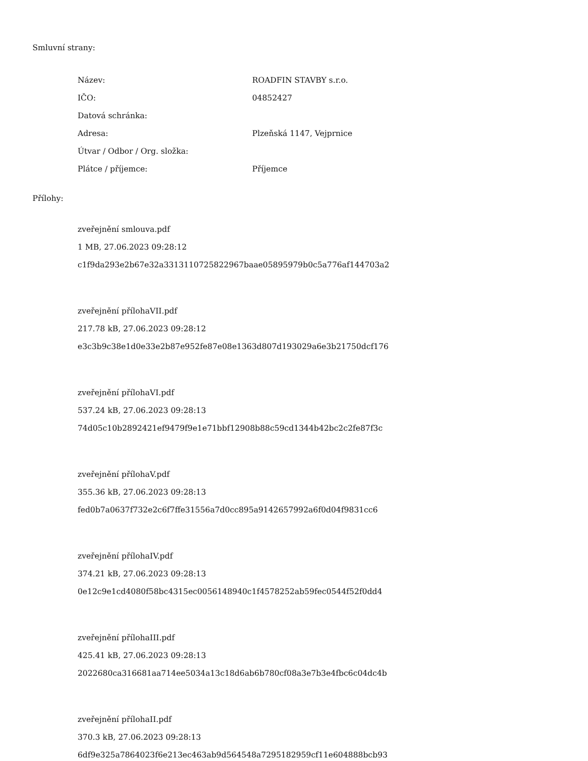Smluvní strany:
| Název: | ROADFIN STAVBY s.r.o. |
| IČO: | 04852427 |
| Datová schránka: | |
| Adresa: | Plzeňská 1147, Vejprnice |
| Útvar / Odbor / Org. složka: | |
| Plátce / příjemce: | Příjemce |
Přílohy:
zveřejnění smlouva.pdf
1 MB, 27.06.2023 09:28:12
c1f9da293e2b67e32a3313110725822967baae05895979b0c5a776af144703a2
zveřejnění přílohaVII.pdf
217.78 kB, 27.06.2023 09:28:12
e3c3b9c38e1d0e33e2b87e952fe87e08e1363d807d193029a6e3b21750dcf176
zveřejnění přílohaVI.pdf
537.24 kB, 27.06.2023 09:28:13
74d05c10b2892421ef9479f9e1e71bbf12908b88c59cd1344b42bc2c2fe87f3c
zveřejnění přílohaV.pdf
355.36 kB, 27.06.2023 09:28:13
fed0b7a0637f732e2c6f7ffe31556a7d0cc895a9142657992a6f0d04f9831cc6
zveřejnění přílohaIV.pdf
374.21 kB, 27.06.2023 09:28:13
0e12c9e1cd4080f58bc4315ec0056148940c1f4578252ab59fec0544f52f0dd4
zveřejnění přílohaIII.pdf
425.41 kB, 27.06.2023 09:28:13
2022680ca316681aa714ee5034a13c18d6ab6b780cf08a3e7b3e4fbc6c04dc4b
zveřejnění přílohaII.pdf
370.3 kB, 27.06.2023 09:28:13
6df9e325a7864023f6e213ec463ab9d564548a7295182959cf11e604888bcb93